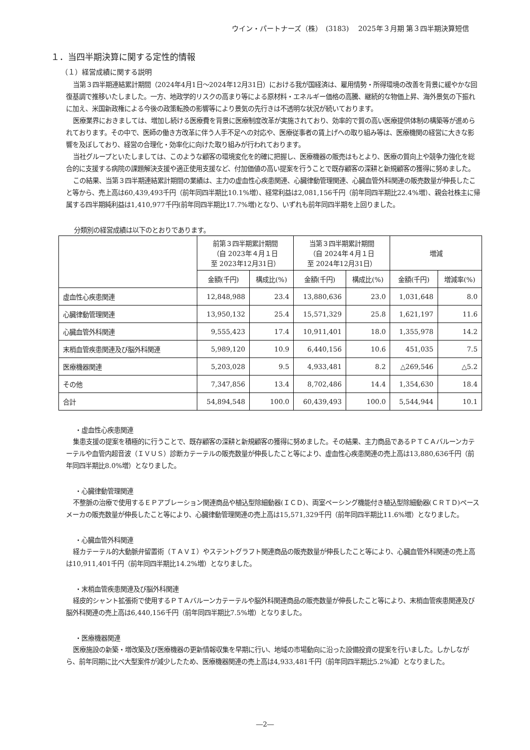ウイン・パートナーズ（株）　(3183)　 2025年３月期 第３四半期決算短信
１．当四半期決算に関する定性的情報
（１）経営成績に関する説明
当第３四半期連結累計期間（2024年4月1日～2024年12月31日）における我が国経済は、雇用情勢・所得環境の改善を背景に緩やかな回復基調で推移いたしました。一方、地政学的リスクの高まり等による原材料・エネルギー価格の高騰、継続的な物価上昇、海外景気の下振れに加え、米国新政権による今後の政策転換の影響等により景気の先行きは不透明な状況が続いております。
医療業界におきましては、増加し続ける医療費を背景に医療制度改革が実施されており、効率的で質の高い医療提供体制の構築等が進められております。その中で、医師の働き方改革に伴う人手不足への対応や、医療従事者の賃上げへの取り組み等は、医療機関の経営に大きな影響を及ぼしており、経営の合理化・効率化に向けた取り組みが行われております。
当社グループといたしましては、このような顧客の環境変化を的確に把握し、医療機器の販売はもとより、医療の質向上や競争力強化を総合的に支援する病院の課題解決支援や適正使用支援など、付加価値の高い提案を行うことで既存顧客の深耕と新規顧客の獲得に努めました。
この結果、当第３四半期連結累計期間の業績は、主力の虚血性心疾患関連、心臓律動管理関連、心臓血管外科関連の販売数量が伸長したこと等から、売上高は60,439,493千円（前年同四半期比10.1%増）、経常利益は2,081,156千円（前年同四半期比22.4%増）、親会社株主に帰属する四半期純利益は1,410,977千円(前年同四半期比17.7%増)となり、いずれも前年同四半期を上回りました。
分類別の経営成績は以下のとおりであります。
| | 前第３四半期累計期間 （自 2023年４月１日 至 2023年12月31日） | | 当第３四半期累計期間 （自 2024年４月１日 至 2024年12月31日） | | 増減 | |
| --- | --- | --- | --- | --- | --- | --- |
| | 金額(千円) | 構成比(%) | 金額(千円) | 構成比(%) | 金額(千円) | 増減率(%) |
| 虚血性心疾患関連 | 12,848,988 | 23.4 | 13,880,636 | 23.0 | 1,031,648 | 8.0 |
| 心臓律動管理関連 | 13,950,132 | 25.4 | 15,571,329 | 25.8 | 1,621,197 | 11.6 |
| 心臓血管外科関連 | 9,555,423 | 17.4 | 10,911,401 | 18.0 | 1,355,978 | 14.2 |
| 末梢血管疾患関連及び脳外科関連 | 5,989,120 | 10.9 | 6,440,156 | 10.6 | 451,035 | 7.5 |
| 医療機器関連 | 5,203,028 | 9.5 | 4,933,481 | 8.2 | △269,546 | △5.2 |
| その他 | 7,347,856 | 13.4 | 8,702,486 | 14.4 | 1,354,630 | 18.4 |
| 合計 | 54,894,548 | 100.0 | 60,439,493 | 100.0 | 5,544,944 | 10.1 |
・虚血性心疾患関連
集患支援の提案を積極的に行うことで、既存顧客の深耕と新規顧客の獲得に努めました。その結果、主力商品であるＰＴＣＡバルーンカテーテルや血管内超音波（ＩＶＵＳ）診断カテーテルの販売数量が伸長したこと等により、虚血性心疾患関連の売上高は13,880,636千円（前年同四半期比8.0%増）となりました。
・心臓律動管理関連
不整脈の治療で使用するＥＰアブレーション関連商品や植込型除細動器(ＩＣＤ)、両室ペーシング機能付き植込型除細動器(ＣＲＴＤ)ペースメーカの販売数量が伸長したこと等により、心臓律動管理関連の売上高は15,571,329千円（前年同四半期比11.6%増）となりました。
・心臓血管外科関連
経カテーテル的大動脈弁留置術（ＴＡＶＩ）やステントグラフト関連商品の販売数量が伸長したこと等により、心臓血管外科関連の売上高は10,911,401千円（前年同四半期比14.2%増）となりました。
・末梢血管疾患関連及び脳外科関連
経皮的シャント拡張術で使用するＰＴＡバルーンカテーテルや脳外科関連商品の販売数量が伸長したこと等により、末梢血管疾患関連及び脳外科関連の売上高は6,440,156千円（前年同四半期比7.5%増）となりました。
・医療機器関連
医療施設の新築・増改築及び医療機器の更新情報収集を早期に行い、地域の市場動向に沿った設備投資の提案を行いました。しかしながら、前年同期に比べ大型案件が減少したため、医療機器関連の売上高は4,933,481千円（前年同四半期比5.2%減）となりました。
―2―